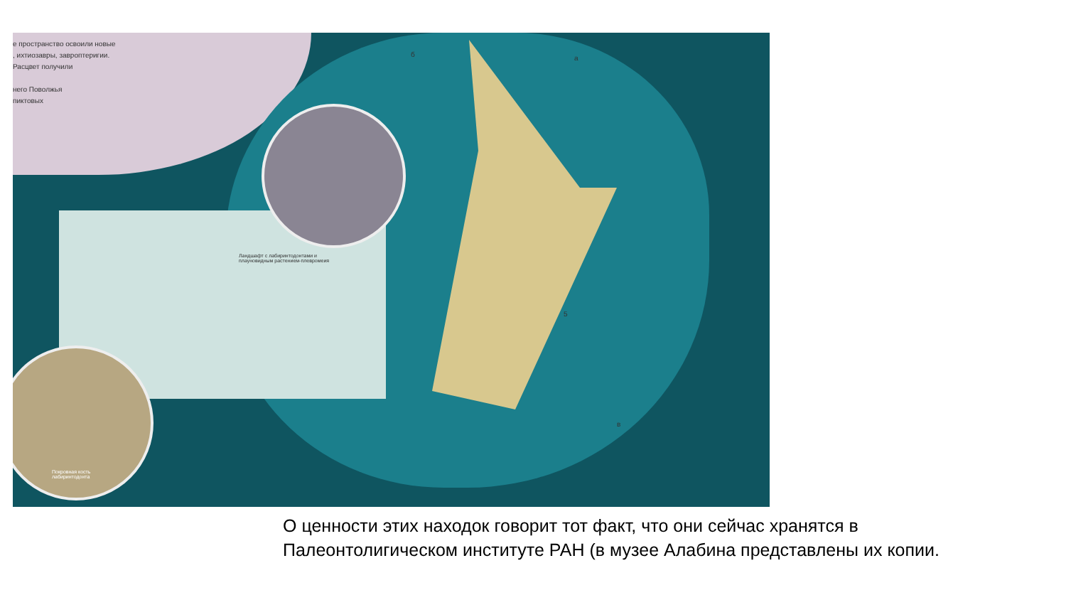е пространство освоили новые
, ихтиозавры, завроптеригии.
Расцвет получили
него Поволжья
пиктовых
Ландшафт с лабиринтодонтами и
плауновидным растением-плевромеия
Покровная кость
лабиринтодонта
б а
5
в
О ценности этих находок говорит тот факт, что они сейчас хранятся в Палеонтолигическом институте РАН (в музее Алабина представлены их копии.